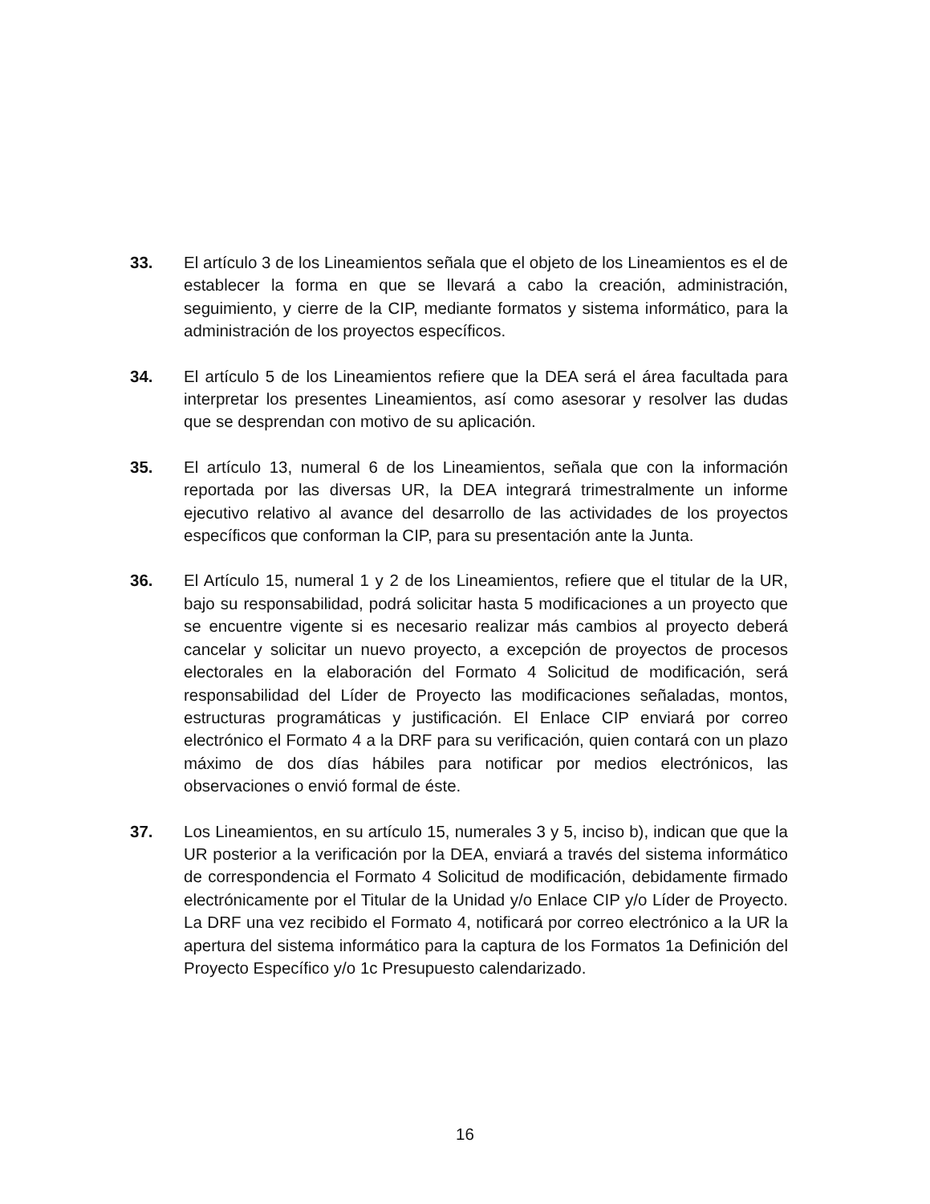33. El artículo 3 de los Lineamientos señala que el objeto de los Lineamientos es el de establecer la forma en que se llevará a cabo la creación, administración, seguimiento, y cierre de la CIP, mediante formatos y sistema informático, para la administración de los proyectos específicos.
34. El artículo 5 de los Lineamientos refiere que la DEA será el área facultada para interpretar los presentes Lineamientos, así como asesorar y resolver las dudas que se desprendan con motivo de su aplicación.
35. El artículo 13, numeral 6 de los Lineamientos, señala que con la información reportada por las diversas UR, la DEA integrará trimestralmente un informe ejecutivo relativo al avance del desarrollo de las actividades de los proyectos específicos que conforman la CIP, para su presentación ante la Junta.
36. El Artículo 15, numeral 1 y 2 de los Lineamientos, refiere que el titular de la UR, bajo su responsabilidad, podrá solicitar hasta 5 modificaciones a un proyecto que se encuentre vigente si es necesario realizar más cambios al proyecto deberá cancelar y solicitar un nuevo proyecto, a excepción de proyectos de procesos electorales en la elaboración del Formato 4 Solicitud de modificación, será responsabilidad del Líder de Proyecto las modificaciones señaladas, montos, estructuras programáticas y justificación. El Enlace CIP enviará por correo electrónico el Formato 4 a la DRF para su verificación, quien contará con un plazo máximo de dos días hábiles para notificar por medios electrónicos, las observaciones o envió formal de éste.
37. Los Lineamientos, en su artículo 15, numerales 3 y 5, inciso b), indican que que la UR posterior a la verificación por la DEA, enviará a través del sistema informático de correspondencia el Formato 4 Solicitud de modificación, debidamente firmado electrónicamente por el Titular de la Unidad y/o Enlace CIP y/o Líder de Proyecto. La DRF una vez recibido el Formato 4, notificará por correo electrónico a la UR la apertura del sistema informático para la captura de los Formatos 1a Definición del Proyecto Específico y/o 1c Presupuesto calendarizado.
16